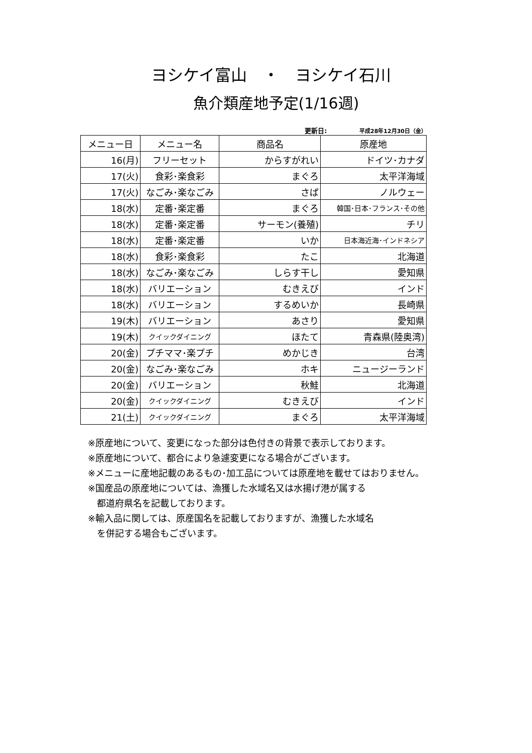ヨシケイ富山　・　ヨシケイ石川
魚介類産地予定(1/16週)
更新日: 平成28年12月30日（金）
| メニュー日 | メニュー名 | 商品名 | 原産地 |
| --- | --- | --- | --- |
| 16(月) | フリーセット | からすがれい | ドイツ･カナダ |
| 17(火) | 食彩･楽食彩 | まぐろ | 太平洋海域 |
| 17(火) | なごみ･楽なごみ | さば | ノルウェー |
| 18(水) | 定番･楽定番 | まぐろ | 韓国･日本･フランス･その他 |
| 18(水) | 定番･楽定番 | サーモン(養殖) | チリ |
| 18(水) | 定番･楽定番 | いか | 日本海近海･インドネシア |
| 18(水) | 食彩･楽食彩 | たこ | 北海道 |
| 18(水) | なごみ･楽なごみ | しらす干し | 愛知県 |
| 18(水) | バリエーション | むきえび | インド |
| 18(水) | バリエーション | するめいか | 長崎県 |
| 19(木) | バリエーション | あさり | 愛知県 |
| 19(木) | クイックダイニング | ほたて | 青森県(陸奥湾) |
| 20(金) | プチママ･楽プチ | めかじき | 台湾 |
| 20(金) | なごみ･楽なごみ | ホキ | ニュージーランド |
| 20(金) | バリエーション | 秋鮭 | 北海道 |
| 20(金) | クイックダイニング | むきえび | インド |
| 21(土) | クイックダイニング | まぐろ | 太平洋海域 |
※原産地について、変更になった部分は色付きの背景で表示しております。
※原産地について、都合により急遽変更になる場合がございます。
※メニューに産地記載のあるもの･加工品については原産地を載せてはおりません。
※国産品の原産地については、漁獲した水域名又は水揚げ港が属する
　都道府県名を記載しております。
※輸入品に関しては、原産国名を記載しておりますが、漁獲した水域名
　を併記する場合もございます。